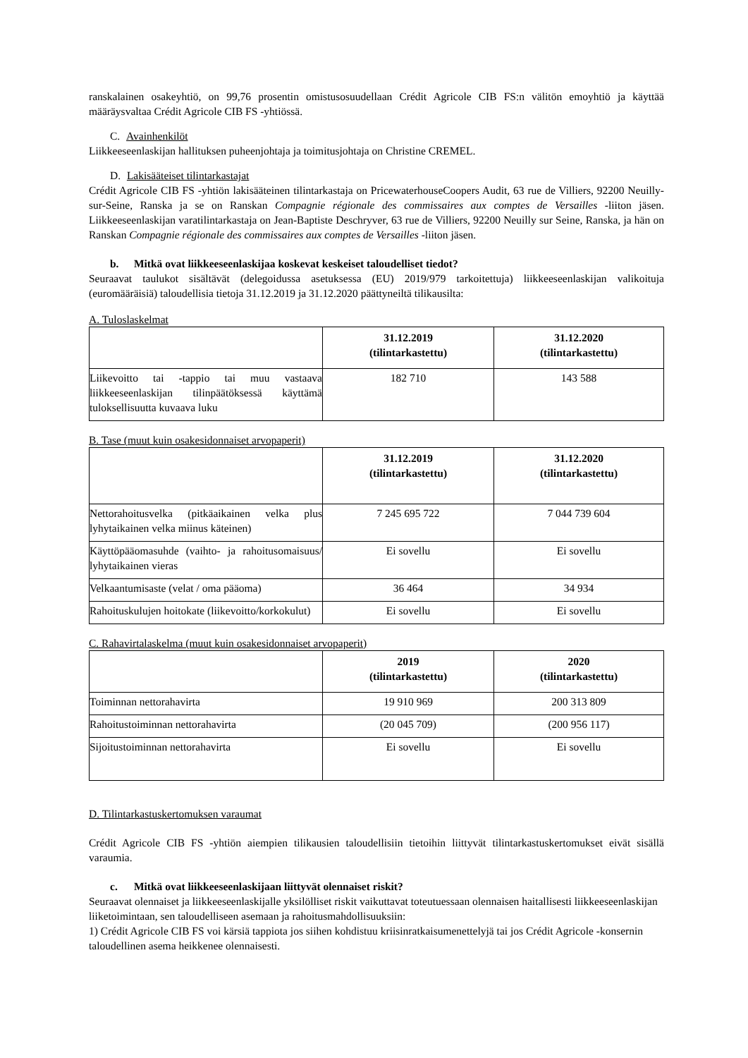ranskalainen osakeyhtiö, on 99,76 prosentin omistusosuudellaan Crédit Agricole CIB FS:n välitön emoyhtiö ja käyttää määräysvaltaa Crédit Agricole CIB FS -yhtiössä.
C. Avainhenkilöt
Liikkeeseenlaskijan hallituksen puheenjohtaja ja toimitusjohtaja on Christine CREMEL.
D. Lakisääteiset tilintarkastajat
Crédit Agricole CIB FS -yhtiön lakisääteinen tilintarkastaja on PricewaterhouseCoopers Audit, 63 rue de Villiers, 92200 Neuilly-sur-Seine, Ranska ja se on Ranskan Compagnie régionale des commissaires aux comptes de Versailles -liiton jäsen. Liikkeeseenlaskijan varatilintarkastaja on Jean-Baptiste Deschryver, 63 rue de Villiers, 92200 Neuilly sur Seine, Ranska, ja hän on Ranskan Compagnie régionale des commissaires aux comptes de Versailles -liiton jäsen.
b. Mitkä ovat liikkeeseenlaskijaa koskevat keskeiset taloudelliset tiedot?
Seuraavat taulukot sisältävät (delegoidussa asetuksessa (EU) 2019/979 tarkoitettuja) liikkeeseenlaskijan valikoituja (euromääräisiä) taloudellisia tietoja 31.12.2019 ja 31.12.2020 päättyneiltä tilikausilta:
A. Tuloslaskelmat
| | 31.12.2019 (tilintarkastettu) | 31.12.2020 (tilintarkastettu) |
| --- | --- | --- |
| Liikevoitto tai -tappio tai muu vastaava liikkeeseenlaskijan tilinpäätöksessä käyttämä tuloksellisuutta kuvaava luku | 182 710 | 143 588 |
B. Tase (muut kuin osakesidonnaiset arvopaperit)
| | 31.12.2019 (tilintarkastettu) | 31.12.2020 (tilintarkastettu) |
| --- | --- | --- |
| Nettorahoitusvelka (pitkäaikainen velka plus lyhytaikainen velka miinus käteinen) | 7 245 695 722 | 7 044 739 604 |
| Käyttöpääomasuhde (vaihto- ja rahoitusomaisuus/ lyhytaikainen vieras | Ei sovellu | Ei sovellu |
| Velkaantumisaste (velat / oma pääoma) | 36 464 | 34 934 |
| Rahoituskulujen hoitokate (liikevoitto/korkokulut) | Ei sovellu | Ei sovellu |
C. Rahavirtalaskelma (muut kuin osakesidonnaiset arvopaperit)
| | 2019 (tilintarkastettu) | 2020 (tilintarkastettu) |
| --- | --- | --- |
| Toiminnan nettorahavirta | 19 910 969 | 200 313 809 |
| Rahoitustoiminnan nettorahavirta | (20 045 709) | (200 956 117) |
| Sijoitustoiminnan nettorahavirta | Ei sovellu | Ei sovellu |
D. Tilintarkastuskertomuksen varaumat
Crédit Agricole CIB FS -yhtiön aiempien tilikausien taloudellisiin tietoihin liittyvät tilintarkastuskertomukset eivät sisällä varaumia.
c. Mitkä ovat liikkeeseenlaskijaan liittyvät olennaiset riskit?
Seuraavat olennaiset ja liikkeeseenlaskijalle yksilölliset riskit vaikuttavat toteutuessaan olennaisen haitallisesti liikkeeseenlaskijan liiketoimintaan, sen taloudelliseen asemaan ja rahoitusmahdollisuuksiin:
1) Crédit Agricole CIB FS voi kärsiä tappiota jos siihen kohdistuu kriisinratkaisumenettelyjä tai jos Crédit Agricole -konsernin taloudellinen asema heikkenee olennaisesti.